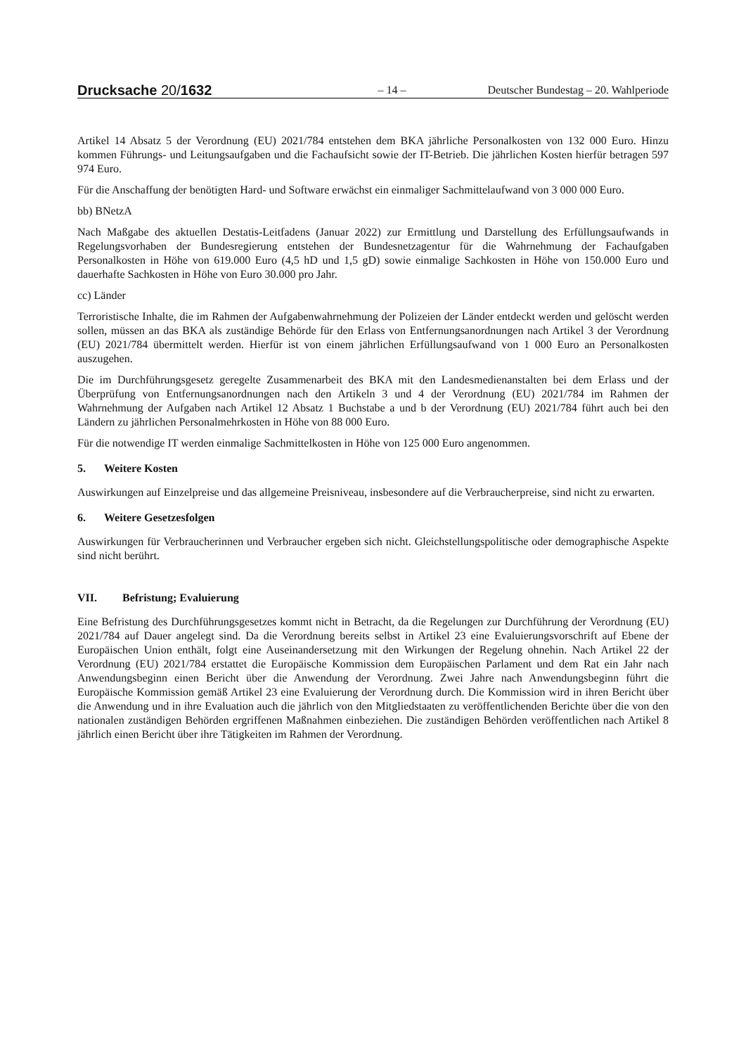Drucksache 20/1632
– 14 –
Deutscher Bundestag – 20. Wahlperiode
Artikel 14 Absatz 5 der Verordnung (EU) 2021/784 entstehen dem BKA jährliche Personalkosten von 132 000 Euro. Hinzu kommen Führungs- und Leitungsaufgaben und die Fachaufsicht sowie der IT-Betrieb. Die jährlichen Kosten hierfür betragen 597 974 Euro.
Für die Anschaffung der benötigten Hard- und Software erwächst ein einmaliger Sachmittelaufwand von 3 000 000 Euro.
bb) BNetzA
Nach Maßgabe des aktuellen Destatis-Leitfadens (Januar 2022) zur Ermittlung und Darstellung des Erfüllungsaufwands in Regelungsvorhaben der Bundesregierung entstehen der Bundesnetzagentur für die Wahrnehmung der Fachaufgaben Personalkosten in Höhe von 619.000 Euro (4,5 hD und 1,5 gD) sowie einmalige Sachkosten in Höhe von 150.000 Euro und dauerhafte Sachkosten in Höhe von Euro 30.000 pro Jahr.
cc) Länder
Terroristische Inhalte, die im Rahmen der Aufgabenwahrnehmung der Polizeien der Länder entdeckt werden und gelöscht werden sollen, müssen an das BKA als zuständige Behörde für den Erlass von Entfernungsanordnungen nach Artikel 3 der Verordnung (EU) 2021/784 übermittelt werden. Hierfür ist von einem jährlichen Erfüllungsaufwand von 1 000 Euro an Personalkosten auszugehen.
Die im Durchführungsgesetz geregelte Zusammenarbeit des BKA mit den Landesmedienanstalten bei dem Erlass und der Überprüfung von Entfernungsanordnungen nach den Artikeln 3 und 4 der Verordnung (EU) 2021/784 im Rahmen der Wahrnehmung der Aufgaben nach Artikel 12 Absatz 1 Buchstabe a und b der Verordnung (EU) 2021/784 führt auch bei den Ländern zu jährlichen Personalmehrkosten in Höhe von 88 000 Euro.
Für die notwendige IT werden einmalige Sachmittelkosten in Höhe von 125 000 Euro angenommen.
5. Weitere Kosten
Auswirkungen auf Einzelpreise und das allgemeine Preisniveau, insbesondere auf die Verbraucherpreise, sind nicht zu erwarten.
6. Weitere Gesetzesfolgen
Auswirkungen für Verbraucherinnen und Verbraucher ergeben sich nicht. Gleichstellungspolitische oder demographische Aspekte sind nicht berührt.
VII. Befristung; Evaluierung
Eine Befristung des Durchführungsgesetzes kommt nicht in Betracht, da die Regelungen zur Durchführung der Verordnung (EU) 2021/784 auf Dauer angelegt sind. Da die Verordnung bereits selbst in Artikel 23 eine Evaluierungsvorschrift auf Ebene der Europäischen Union enthält, folgt eine Auseinandersetzung mit den Wirkungen der Regelung ohnehin. Nach Artikel 22 der Verordnung (EU) 2021/784 erstattet die Europäische Kommission dem Europäischen Parlament und dem Rat ein Jahr nach Anwendungsbeginn einen Bericht über die Anwendung der Verordnung. Zwei Jahre nach Anwendungsbeginn führt die Europäische Kommission gemäß Artikel 23 eine Evaluierung der Verordnung durch. Die Kommission wird in ihren Bericht über die Anwendung und in ihre Evaluation auch die jährlich von den Mitgliedstaaten zu veröffentlichenden Berichte über die von den nationalen zuständigen Behörden ergriffenen Maßnahmen einbeziehen. Die zuständigen Behörden veröffentlichen nach Artikel 8 jährlich einen Bericht über ihre Tätigkeiten im Rahmen der Verordnung.